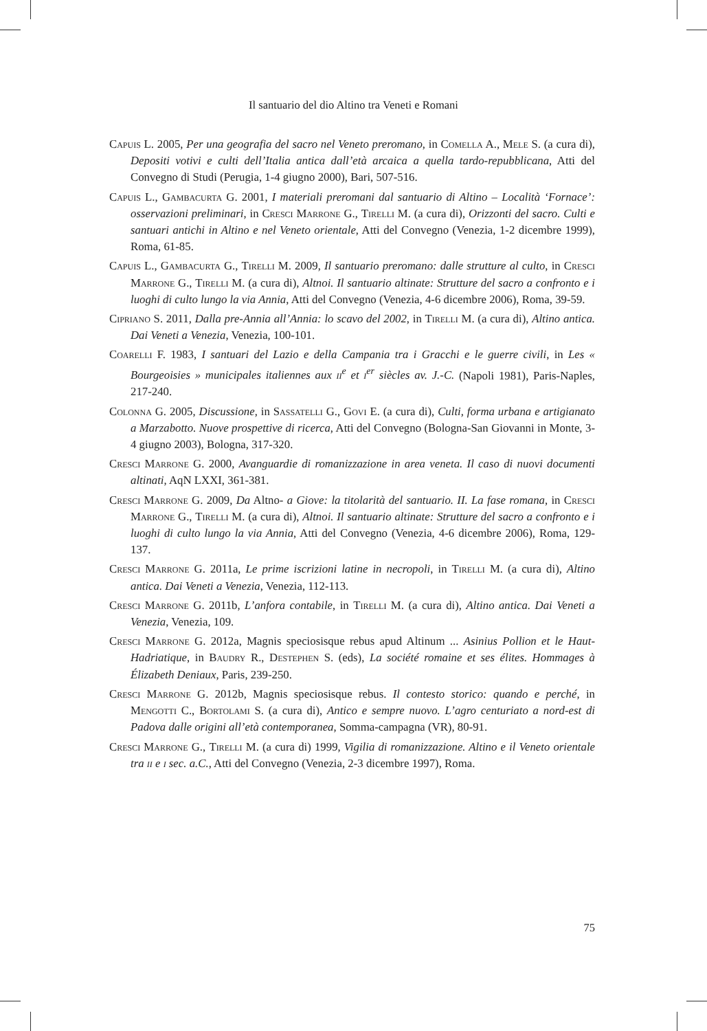Il santuario del dio Altino tra Veneti e Romani
Capuis L. 2005, Per una geografia del sacro nel Veneto preromano, in Comella A., Mele S. (a cura di), Depositi votivi e culti dell’Italia antica dall’età arcaica a quella tardo-repubblicana, Atti del Convegno di Studi (Perugia, 1-4 giugno 2000), Bari, 507-516.
Capuis L., Gambacurta G. 2001, I materiali preromani dal santuario di Altino – Località ‘Fornace’: osservazioni preliminari, in Cresci Marrone G., Tirelli M. (a cura di), Orizzonti del sacro. Culti e santuari antichi in Altino e nel Veneto orientale, Atti del Convegno (Venezia, 1-2 dicembre 1999), Roma, 61-85.
Capuis L., Gambacurta G., Tirelli M. 2009, Il santuario preromano: dalle strutture al culto, in Cresci Marrone G., Tirelli M. (a cura di), Altnoi. Il santuario altinate: Strutture del sacro a confronto e i luoghi di culto lungo la via Annia, Atti del Convegno (Venezia, 4-6 dicembre 2006), Roma, 39-59.
Cipriano S. 2011, Dalla pre-Annia all’Annia: lo scavo del 2002, in Tirelli M. (a cura di), Altino antica. Dai Veneti a Venezia, Venezia, 100-101.
Coarelli F. 1983, I santuari del Lazio e della Campania tra i Gracchi e le guerre civili, in Les « Bourgeoisies » municipales italiennes aux ii<sup>e</sup> et i<sup>er</sup> siècles av. J.-C. (Napoli 1981), Paris-Naples, 217-240.
Colonna G. 2005, Discussione, in Sassatelli G., Govi E. (a cura di), Culti, forma urbana e artigianato a Marzabotto. Nuove prospettive di ricerca, Atti del Convegno (Bologna-San Giovanni in Monte, 3-4 giugno 2003), Bologna, 317-320.
Cresci Marrone G. 2000, Avanguardie di romanizzazione in area veneta. Il caso di nuovi documenti altinati, AqN LXXI, 361-381.
Cresci Marrone G. 2009, Da Altno- a Giove: la titolarità del santuario. II. La fase romana, in Cresci Marrone G., Tirelli M. (a cura di), Altnoi. Il santuario altinate: Strutture del sacro a confronto e i luoghi di culto lungo la via Annia, Atti del Convegno (Venezia, 4-6 dicembre 2006), Roma, 129-137.
Cresci Marrone G. 2011a, Le prime iscrizioni latine in necropoli, in Tirelli M. (a cura di), Altino antica. Dai Veneti a Venezia, Venezia, 112-113.
Cresci Marrone G. 2011b, L’anfora contabile, in Tirelli M. (a cura di), Altino antica. Dai Veneti a Venezia, Venezia, 109.
Cresci Marrone G. 2012a, Magnis speciosisque rebus apud Altinum ... Asinius Pollion et le Haut-Hadriatique, in Baudry R., Destephen S. (eds), La société romaine et ses élites. Hommages à Élizabeth Deniaux, Paris, 239-250.
Cresci Marrone G. 2012b, Magnis speciosisque rebus. Il contesto storico: quando e perché, in Mengotti C., Bortolami S. (a cura di), Antico e sempre nuovo. L’agro centuriato a nord-est di Padova dalle origini all’età contemporanea, Somma-campagna (VR), 80-91.
Cresci Marrone G., Tirelli M. (a cura di) 1999, Vigilia di romanizzazione. Altino e il Veneto orientale tra ii e i sec. a.C., Atti del Convegno (Venezia, 2-3 dicembre 1997), Roma.
75